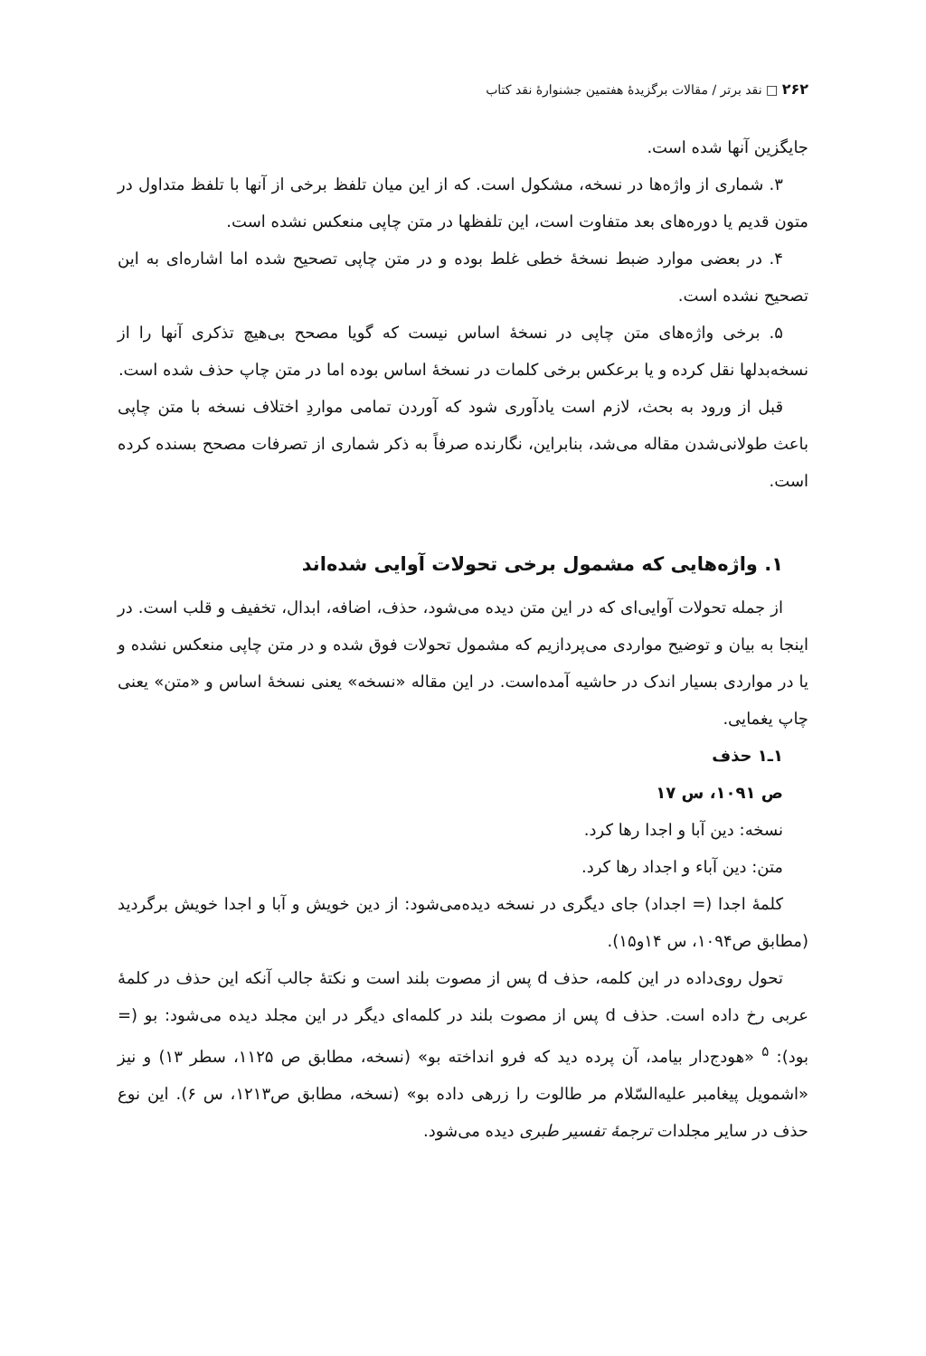۲۶۲ □ نقد برتر / مقالات برگزیدهٔ هفتمین جشنوارهٔ نقد کتاب
جایگزین آنها شده است.
۳. شماری از واژه‌ها در نسخه، مشکول است. که از این میان تلفظ برخی از آنها با تلفظ متداول در متون قدیم یا دوره‌های بعد متفاوت است، این تلفظها در متن چاپی منعکس نشده است.
۴. در بعضی موارد ضبط نسخهٔ خطی غلط بوده و در متن چاپی تصحیح شده اما اشاره‌ای به این تصحیح نشده است.
۵. برخی واژه‌های متن چاپی در نسخهٔ اساس نیست که گویا مصحح بی‌هیچ تذکری آنها را از نسخه‌بدلها نقل کرده و یا برعکس برخی کلمات در نسخهٔ اساس بوده اما در متن چاپ حذف شده است.
قبل از ورود به بحث، لازم است یادآوری شود که آوردن تمامی مواردِ اختلاف نسخه با متن چاپی باعث طولانی‌شدن مقاله می‌شد، بنابراین، نگارنده صرفاً به ذکر شماری از تصرفات مصحح بسنده کرده است.
۱. واژه‌هایی که مشمول برخی تحولات آوایی شده‌اند
از جمله تحولات آوایی‌ای که در این متن دیده می‌شود، حذف، اضافه، ابدال، تخفیف و قلب است. در اینجا به بیان و توضیح مواردی می‌پردازیم که مشمول تحولات فوق شده و در متن چاپی منعکس نشده و یا در مواردی بسیار اندک در حاشیه آمده‌است. در این مقاله «نسخه» یعنی نسخهٔ اساس و «متن» یعنی چاپ یغمایی.
۱ـ۱ حذف
ص ۱۰۹۱، س ۱۷
نسخه: دین آبا و اجدا رها کرد.
متن: دین آباء و اجداد رها کرد.
کلمهٔ اجدا (= اجداد) جای دیگری در نسخه دیده‌می‌شود: از دین خویش و آبا و اجدا خویش برگردید (مطابق ص۱۰۹۴، س ۱۴و۱۵).
تحول روی‌داده در این کلمه، حذف d پس از مصوت بلند است و نکتهٔ جالب آنکه این حذف در کلمهٔ عربی رخ داده است. حذف d پس از مصوت بلند در کلمه‌ای دیگر در این مجلد دیده می‌شود: بو (= بود): <sup>۵</sup> «هودج‌دار بیامد، آن پرده دید که فرو انداخته بو» (نسخه، مطابق ص ۱۱۲۵، سطر ۱۳) و نیز «اشمویل پیغامبر علیه‌السّلام مر طالوت را زرهی داده بو» (نسخه، مطابق ص۱۲۱۳، س ۶). این نوع حذف در سایر مجلدات ترجمهٔ تفسیر طبری دیده می‌شود.